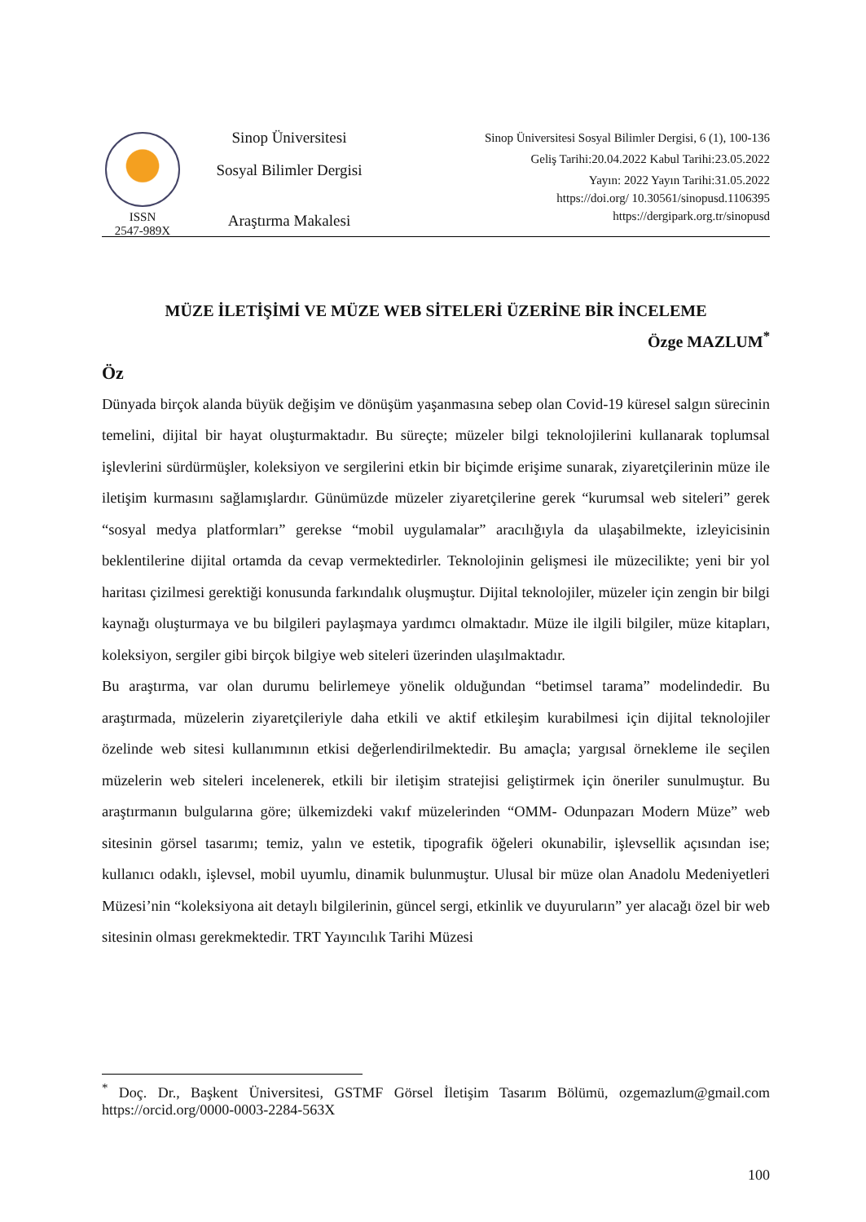ISSN
2547-989X
Sinop Üniversitesi
Sosyal Bilimler Dergisi
Araştırma Makalesi
Sinop Üniversitesi Sosyal Bilimler Dergisi, 6 (1), 100-136
Geliş Tarihi:20.04.2022 Kabul Tarihi:23.05.2022
Yayın: 2022 Yayın Tarihi:31.05.2022
https://doi.org/ 10.30561/sinopusd.1106395
https://dergipark.org.tr/sinopusd
MÜZE İLETİŞİMİ VE MÜZE WEB SİTELERİ ÜZERİNE BİR İNCELEME
Özge MAZLUM<sup>*</sup>
Öz
Dünyada birçok alanda büyük değişim ve dönüşüm yaşanmasına sebep olan Covid-19 küresel salgın sürecinin temelini, dijital bir hayat oluşturmaktadır. Bu süreçte; müzeler bilgi teknolojilerini kullanarak toplumsal işlevlerini sürdürmüşler, koleksiyon ve sergilerini etkin bir biçimde erişime sunarak, ziyaretçilerinin müze ile iletişim kurmasını sağlamışlardır. Günümüzde müzeler ziyaretçilerine gerek “kurumsal web siteleri” gerek “sosyal medya platformları” gerekse “mobil uygulamalar” aracılığıyla da ulaşabilmekte, izleyicisinin beklentilerine dijital ortamda da cevap vermektedirler. Teknolojinin gelişmesi ile müzecilikte; yeni bir yol haritası çizilmesi gerektiği konusunda farkındalık oluşmuştur. Dijital teknolojiler, müzeler için zengin bir bilgi kaynağı oluşturmaya ve bu bilgileri paylaşmaya yardımcı olmaktadır. Müze ile ilgili bilgiler, müze kitapları, koleksiyon, sergiler gibi birçok bilgiye web siteleri üzerinden ulaşılmaktadır.
Bu araştırma, var olan durumu belirlemeye yönelik olduğundan “betimsel tarama” modelindedir. Bu araştırmada, müzelerin ziyaretçileriyle daha etkili ve aktif etkileşim kurabilmesi için dijital teknolojiler özelinde web sitesi kullanımının etkisi değerlendirilmektedir. Bu amaçla; yargısal örnekleme ile seçilen müzelerin web siteleri incelenerek, etkili bir iletişim stratejisi geliştirmek için öneriler sunulmuştur. Bu araştırmanın bulgularına göre; ülkemizdeki vakıf müzelerinden “OMM- Odunpazarı Modern Müze” web sitesinin görsel tasarımı; temiz, yalın ve estetik, tipografik öğeleri okunabilir, işlevsellik açısından ise; kullanıcı odaklı, işlevsel, mobil uyumlu, dinamik bulunmuştur. Ulusal bir müze olan Anadolu Medeniyetleri Müzesi’nin “koleksiyona ait detaylı bilgilerinin, güncel sergi, etkinlik ve duyuruların” yer alacağı özel bir web sitesinin olması gerekmektedir. TRT Yayıncılık Tarihi Müzesi
<sup>*</sup> Doç. Dr., Başkent Üniversitesi, GSTMF Görsel İletişim Tasarım Bölümü, ozgemazlum@gmail.com https://orcid.org/0000-0003-2284-563X
100